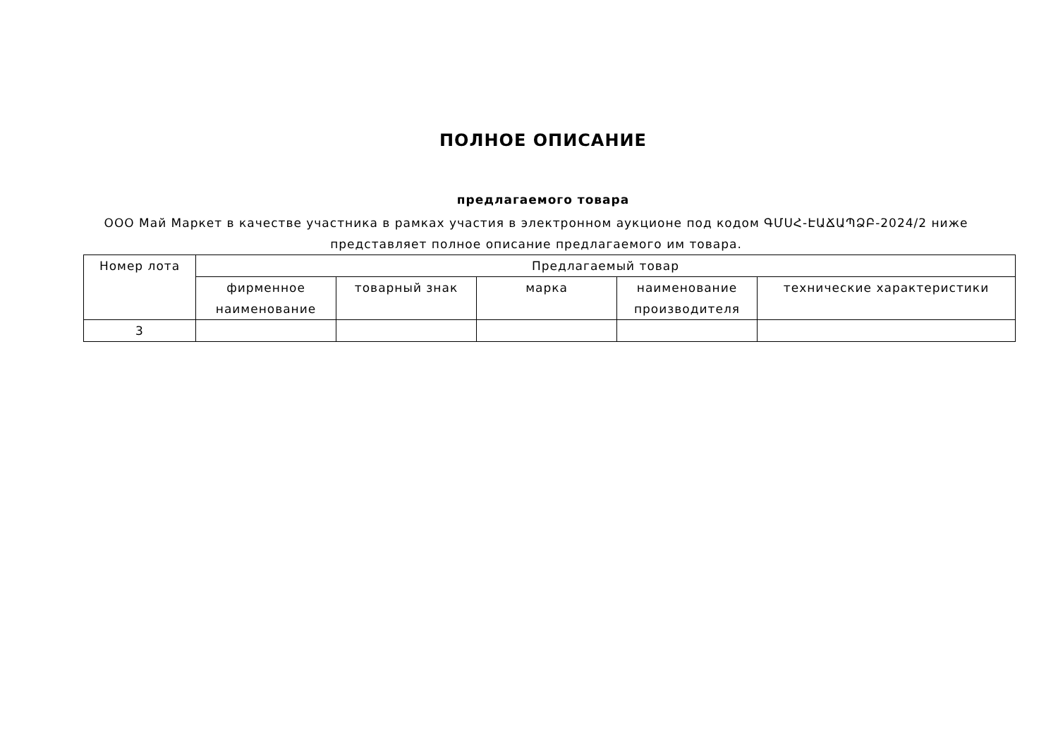ПОЛНОЕ ОПИСАНИЕ
предлагаемого товара
ООО Май Маркет в качестве участника в рамках участия в электронном аукционе под кодом ԳՄՍՀ-ԷԱՃԱՊՁԲ-2024/2 ниже представляет полное описание предлагаемого им товара.
| Номер лота | Предлагаемый товар | | | | |
| --- | --- | --- | --- | --- | --- |
| | фирменное наименование | товарный знак | марка | наименование производителя | технические характеристики |
| 3 | | | | | |